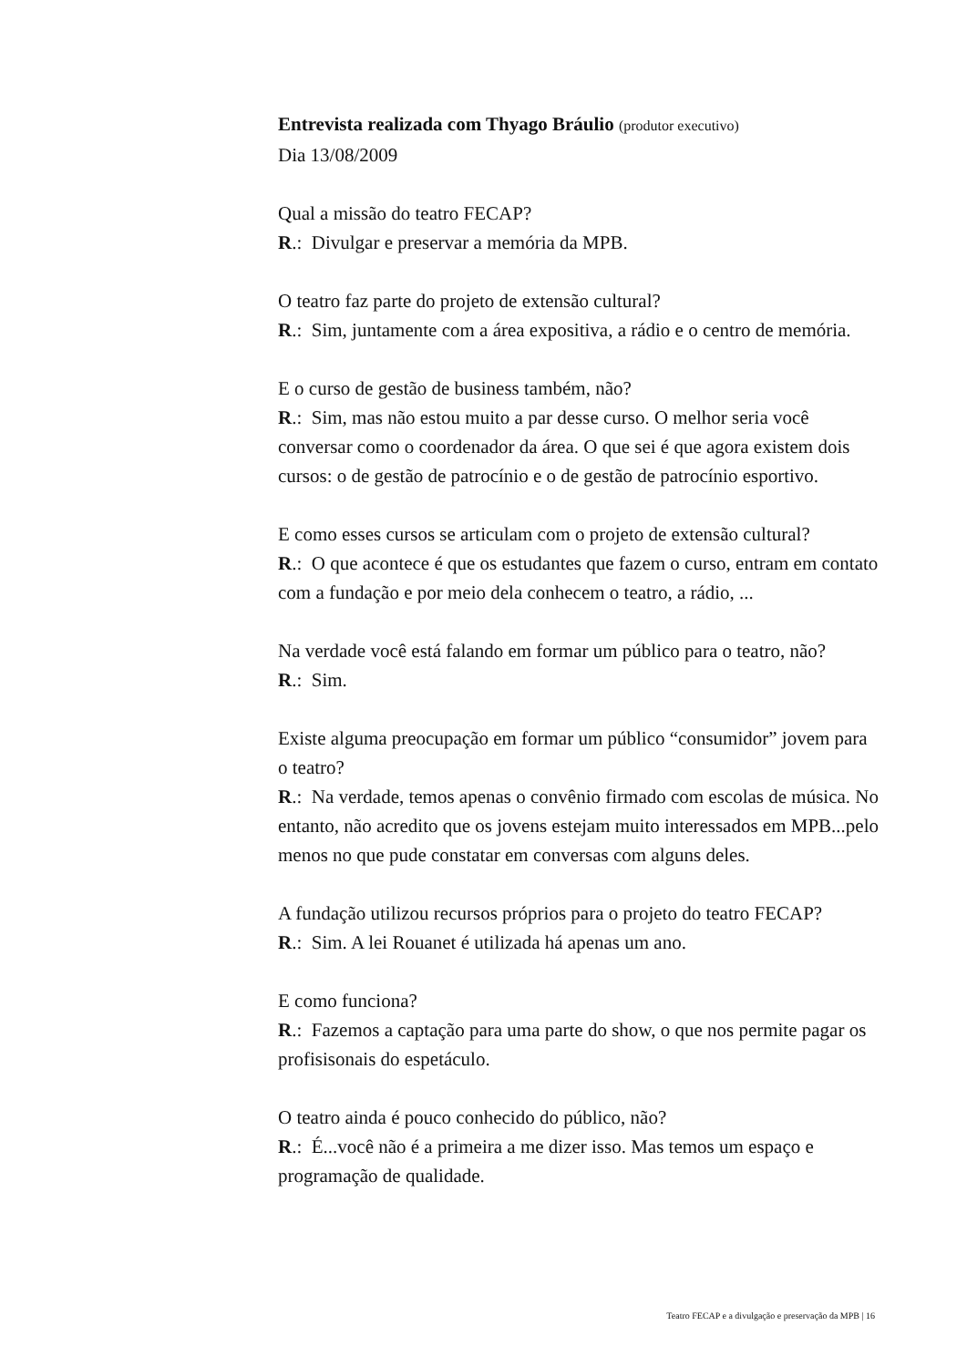Entrevista realizada com Thyago Bráulio (produtor executivo)
Dia 13/08/2009
Qual a missão do teatro FECAP?
R.: Divulgar e preservar a memória da MPB.
O teatro faz parte do projeto de extensão cultural?
R.: Sim, juntamente com a área expositiva, a rádio e o centro de memória.
E o curso de gestão de business também, não?
R.: Sim, mas não estou muito a par desse curso. O melhor seria você conversar como o coordenador da área. O que sei é que agora existem dois cursos: o de gestão de patrocínio e o de gestão de patrocínio esportivo.
E como esses cursos se articulam com o projeto de extensão cultural?
R.: O que acontece é que os estudantes que fazem o curso, entram em contato com a fundação e por meio dela conhecem o teatro, a rádio, ...
Na verdade você está falando em formar um público para o teatro, não?
R.: Sim.
Existe alguma preocupação em formar um público “consumidor” jovem para o teatro?
R.: Na verdade, temos apenas o convênio firmado com escolas de música. No entanto, não acredito que os jovens estejam muito interessados em MPB...pelo menos no que pude constatar em conversas com alguns deles.
A fundação utilizou recursos próprios para o projeto do teatro FECAP?
R.: Sim. A lei Rouanet é utilizada há apenas um ano.
E como funciona?
R.: Fazemos a captação para uma parte do show, o que nos permite pagar os profisisonais do espetáculo.
O teatro ainda é pouco conhecido do público, não?
R.: É...você não é a primeira a me dizer isso. Mas temos um espaço e programação de qualidade.
Teatro FECAP e a divulgação e preservação da MPB | 16